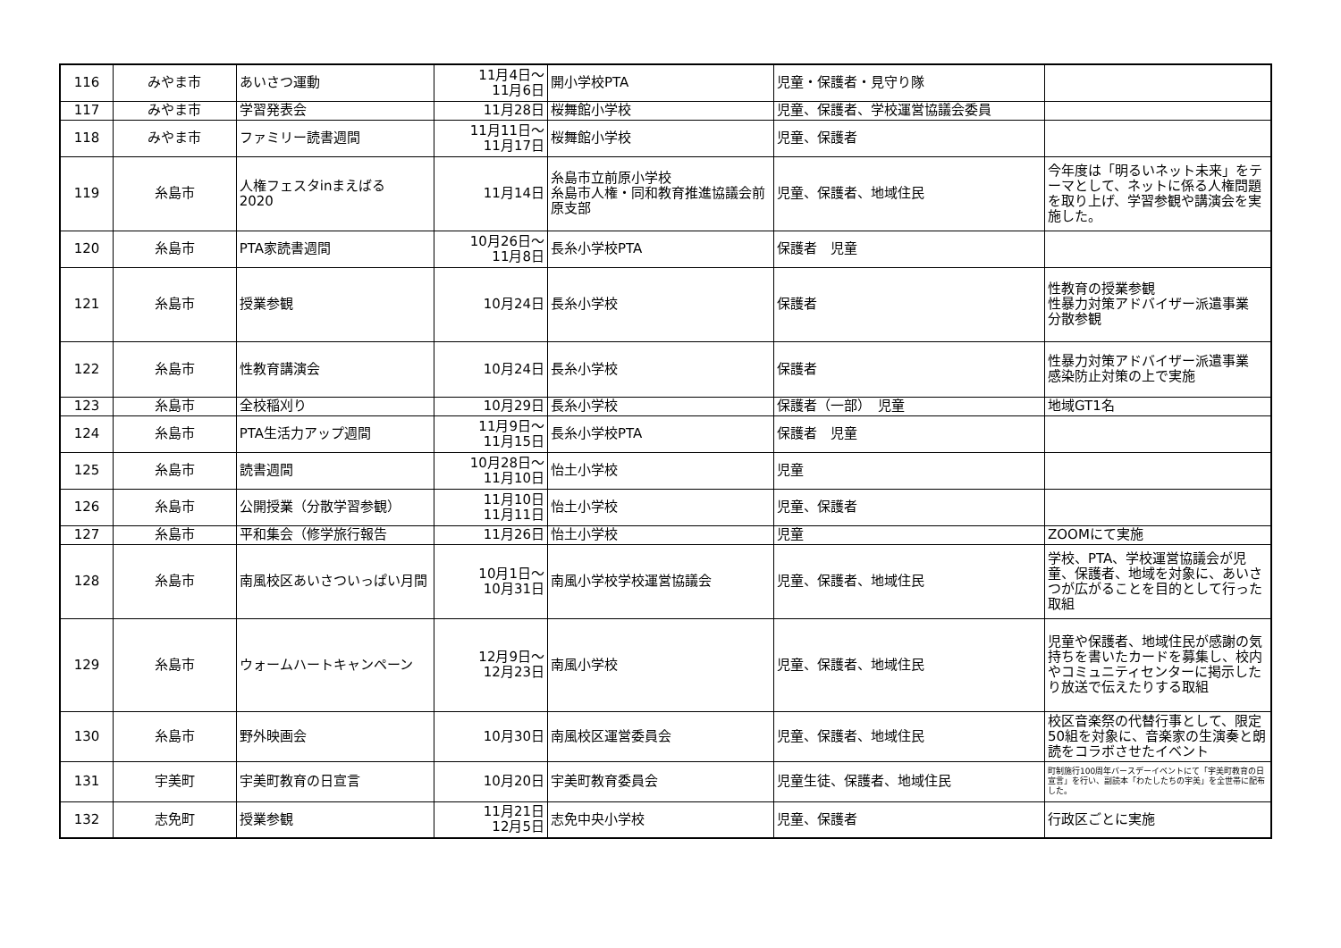| 116 | みやま市 | あいさつ運動 | 11月4日～ 11月6日 | 開小学校PTA | 児童・保護者・見守り隊 | |
| 117 | みやま市 | 学習発表会 | 11月28日 | 桜舞館小学校 | 児童、保護者、学校運営協議会委員 | |
| 118 | みやま市 | ファミリー読書週間 | 11月11日～ 11月17日 | 桜舞館小学校 | 児童、保護者 | |
| 119 | 糸島市 | 人権フェスタinまえばる 2020 | 11月14日 | 糸島市立前原小学校 糸島市人権・同和教育推進協議会前原支部 | 児童、保護者、地域住民 | 今年度は「明るいネット未来」をテーマとして、ネットに係る人権問題を取り上げ、学習参観や講演会を実施した。 |
| 120 | 糸島市 | PTA家読書週間 | 10月26日～ 11月8日 | 長糸小学校PTA | 保護者 児童 | |
| 121 | 糸島市 | 授業参観 | 10月24日 | 長糸小学校 | 保護者 | 性教育の授業参観 性暴力対策アドバイザー派遣事業 分散参観 |
| 122 | 糸島市 | 性教育講演会 | 10月24日 | 長糸小学校 | 保護者 | 性暴力対策アドバイザー派遣事業 感染防止対策の上で実施 |
| 123 | 糸島市 | 全校稲刈り | 10月29日 | 長糸小学校 | 保護者（一部） 児童 | 地域GT1名 |
| 124 | 糸島市 | PTA生活力アップ週間 | 11月9日～ 11月15日 | 長糸小学校PTA | 保護者 児童 | |
| 125 | 糸島市 | 読書週間 | 10月28日～ 11月10日 | 怡土小学校 | 児童 | |
| 126 | 糸島市 | 公開授業（分散学習参観） | 11月10日 11月11日 | 怡土小学校 | 児童、保護者 | |
| 127 | 糸島市 | 平和集会（修学旅行報告 | 11月26日 | 怡土小学校 | 児童 | ZOOMにて実施 |
| 128 | 糸島市 | 南風校区あいさついっぱい月間 | 10月1日～ 10月31日 | 南風小学校学校運営協議会 | 児童、保護者、地域住民 | 学校、PTA、学校運営協議会が児童、保護者、地域を対象に、あいさつが広がることを目的として行った取組 |
| 129 | 糸島市 | ウォームハートキャンペーン | 12月9日～ 12月23日 | 南風小学校 | 児童、保護者、地域住民 | 児童や保護者、地域住民が感謝の気持ちを書いたカードを募集し、校内やコミュニティセンターに掲示したり放送で伝えたりする取組 |
| 130 | 糸島市 | 野外映画会 | 10月30日 | 南風校区運営委員会 | 児童、保護者、地域住民 | 校区音楽祭の代替行事として、限定50組を対象に、音楽家の生演奏と朗読をコラボさせたイベント |
| 131 | 宇美町 | 宇美町教育の日宣言 | 10月20日 | 宇美町教育委員会 | 児童生徒、保護者、地域住民 | 町制施行100周年バースデーイベントにて「宇美町教育の日宣言」を行い、副読本「わたしたちの宇美」を全世帯に配布した。 |
| 132 | 志免町 | 授業参観 | 11月21日 12月5日 | 志免中央小学校 | 児童、保護者 | 行政区ごとに実施 |